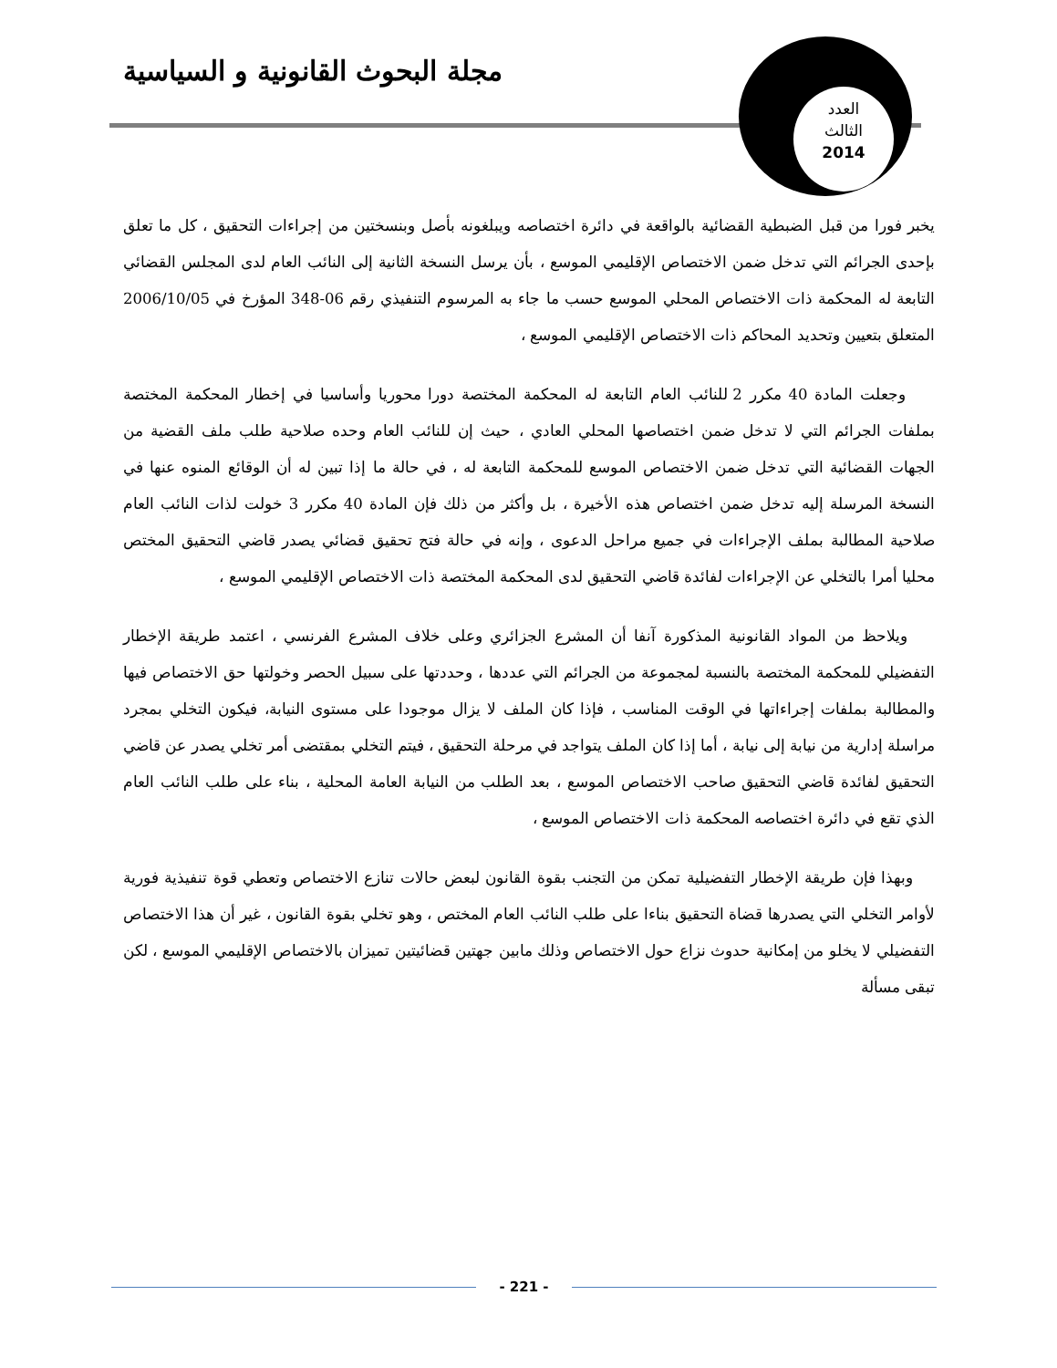مجلة البحوث القانونية و السياسية
العدد
الثالث
2014
يخبر فورا من قبل الضبطية القضائية بالواقعة في دائرة اختصاصه ويبلغونه بأصل وبنسختين من إجراءات التحقيق ، كل ما تعلق بإحدى الجرائم التي تدخل ضمن الاختصاص الإقليمي الموسع ، بأن يرسل النسخة الثانية إلى النائب العام لدى المجلس القضائي التابعة له المحكمة ذات الاختصاص المحلي الموسع حسب ما جاء به المرسوم التنفيذي رقم 06-348 المؤرخ في 2006/10/05 المتعلق بتعيين وتحديد المحاكم ذات الاختصاص الإقليمي الموسع ،
وجعلت المادة 40 مكرر 2 للنائب العام التابعة له المحكمة المختصة دورا محوريا وأساسيا في إخطار المحكمة المختصة بملفات الجرائم التي لا تدخل ضمن اختصاصها المحلي العادي ، حيث إن للنائب العام وحده صلاحية طلب ملف القضية من الجهات القضائية التي تدخل ضمن الاختصاص الموسع للمحكمة التابعة له ، في حالة ما إذا تبين له أن الوقائع المنوه عنها في النسخة المرسلة إليه تدخل ضمن اختصاص هذه الأخيرة ، بل وأكثر من ذلك فإن المادة 40 مكرر 3 خولت لذات النائب العام صلاحية المطالبة بملف الإجراءات في جميع مراحل الدعوى ، وإنه في حالة فتح تحقيق قضائي يصدر قاضي التحقيق المختص محليا أمرا بالتخلي عن الإجراءات لفائدة قاضي التحقيق لدى المحكمة المختصة ذات الاختصاص الإقليمي الموسع ،
ويلاحظ من المواد القانونية المذكورة آنفا أن المشرع الجزائري وعلى خلاف المشرع الفرنسي ، اعتمد طريقة الإخطار التفضيلي للمحكمة المختصة بالنسبة لمجموعة من الجرائم التي عددها ، وحددتها على سبيل الحصر وخولتها حق الاختصاص فيها والمطالبة بملفات إجراءاتها في الوقت المناسب ، فإذا كان الملف لا يزال موجودا على مستوى النيابة، فيكون التخلي بمجرد مراسلة إدارية من نيابة إلى نيابة ، أما إذا كان الملف يتواجد في مرحلة التحقيق ، فيتم التخلي بمقتضى أمر تخلي يصدر عن قاضي التحقيق لفائدة قاضي التحقيق صاحب الاختصاص الموسع ، بعد الطلب من النيابة العامة المحلية ، بناء على طلب النائب العام الذي تقع في دائرة اختصاصه المحكمة ذات الاختصاص الموسع ،
وبهذا فإن طريقة الإخطار التفضيلية تمكن من التجنب بقوة القانون لبعض حالات تنازع الاختصاص وتعطي قوة تنفيذية فورية لأوامر التخلي التي يصدرها قضاة التحقيق بناءا على طلب النائب العام المختص ، وهو تخلي بقوة القانون ، غير أن هذا الاختصاص التفضيلي لا يخلو من إمكانية حدوث نزاع حول الاختصاص وذلك مابين جهتين قضائيتين تميزان بالاختصاص الإقليمي الموسع ، لكن تبقى مسألة
- 221 -